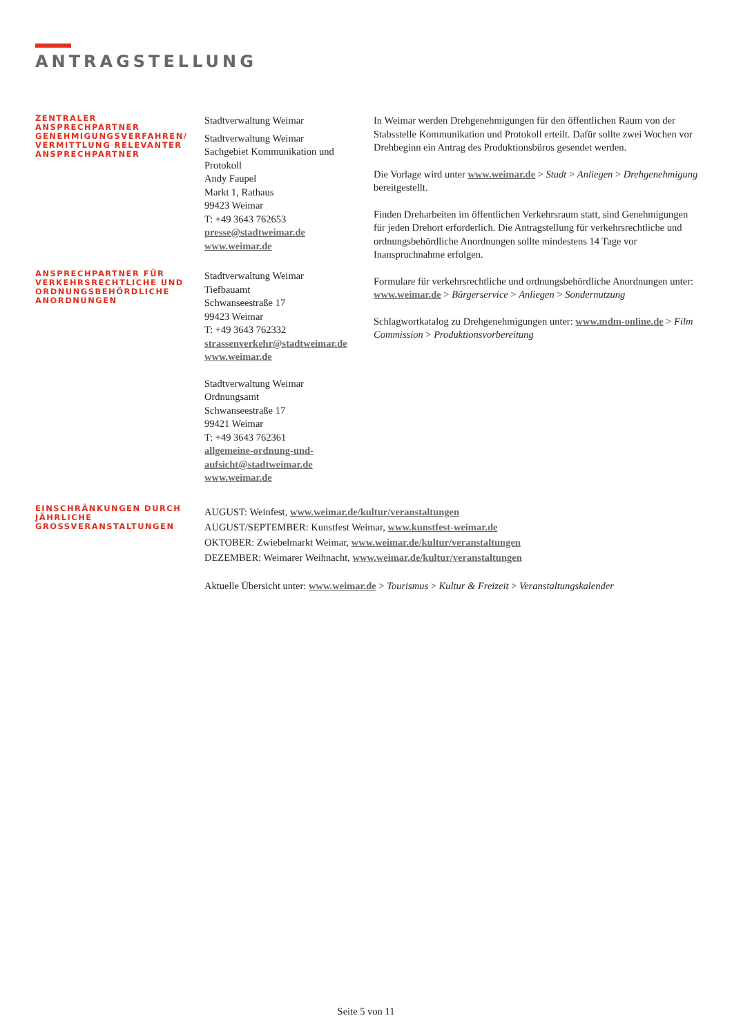ANTRAGSTELLUNG
ZENTRALER ANSPRECHPARTNER GENEHMIGUNGSVERFAHREN/ VERMITTLUNG RELEVANTER ANSPRECHPARTNER
Stadtverwaltung Weimar
Stadtverwaltung Weimar
Sachgebiet Kommunikation und Protokoll
Andy Faupel
Markt 1, Rathaus
99423 Weimar
T: +49 3643 762653
presse@stadtweimar.de
www.weimar.de
In Weimar werden Drehgenehmigungen für den öffentlichen Raum von der Stabsstelle Kommunikation und Protokoll erteilt. Dafür sollte zwei Wochen vor Drehbeginn ein Antrag des Produktionsbüros gesendet werden.
Die Vorlage wird unter www.weimar.de > Stadt > Anliegen > Drehgenehmigung bereitgestellt.
Finden Dreharbeiten im öffentlichen Verkehrsraum statt, sind Genehmigungen für jeden Drehort erforderlich. Die Antragstellung für verkehrsrechtliche und ordnungsbehördliche Anordnungen sollte mindestens 14 Tage vor Inanspruchnahme erfolgen.
Formulare für verkehrsrechtliche und ordnungsbehördliche Anordnungen unter:
www.weimar.de > Bürgerservice > Anliegen > Sondernutzung
Schlagwortkatalog zu Drehgenehmigungen unter: www.mdm-online.de > Film Commission > Produktionsvorbereitung
ANSPRECHPARTNER FÜR VERKEHRSRECHTLICHE UND ORDNUNGSBEHÖRDLICHE ANORDNUNGEN
Stadtverwaltung Weimar
Tiefbauamt
Schwanseestraße 17
99423 Weimar
T: +49 3643 762332
strassenverkehr@stadtweimar.de
www.weimar.de
Stadtverwaltung Weimar
Ordnungsamt
Schwanseestraße 17
99421 Weimar
T: +49 3643 762361
allgemeine-ordnung-und-aufsicht@stadtweimar.de
www.weimar.de
EINSCHRÄNKUNGEN DURCH JÄHRLICHE GROSSVERANSTALTUNGEN
AUGUST: Weinfest, www.weimar.de/kultur/veranstaltungen
AUGUST/SEPTEMBER: Kunstfest Weimar, www.kunstfest-weimar.de
OKTOBER: Zwiebelmarkt Weimar, www.weimar.de/kultur/veranstaltungen
DEZEMBER: Weimarer Weihnacht, www.weimar.de/kultur/veranstaltungen
Aktuelle Übersicht unter: www.weimar.de > Tourismus > Kultur & Freizeit > Veranstaltungskalender
Seite 5 von 11